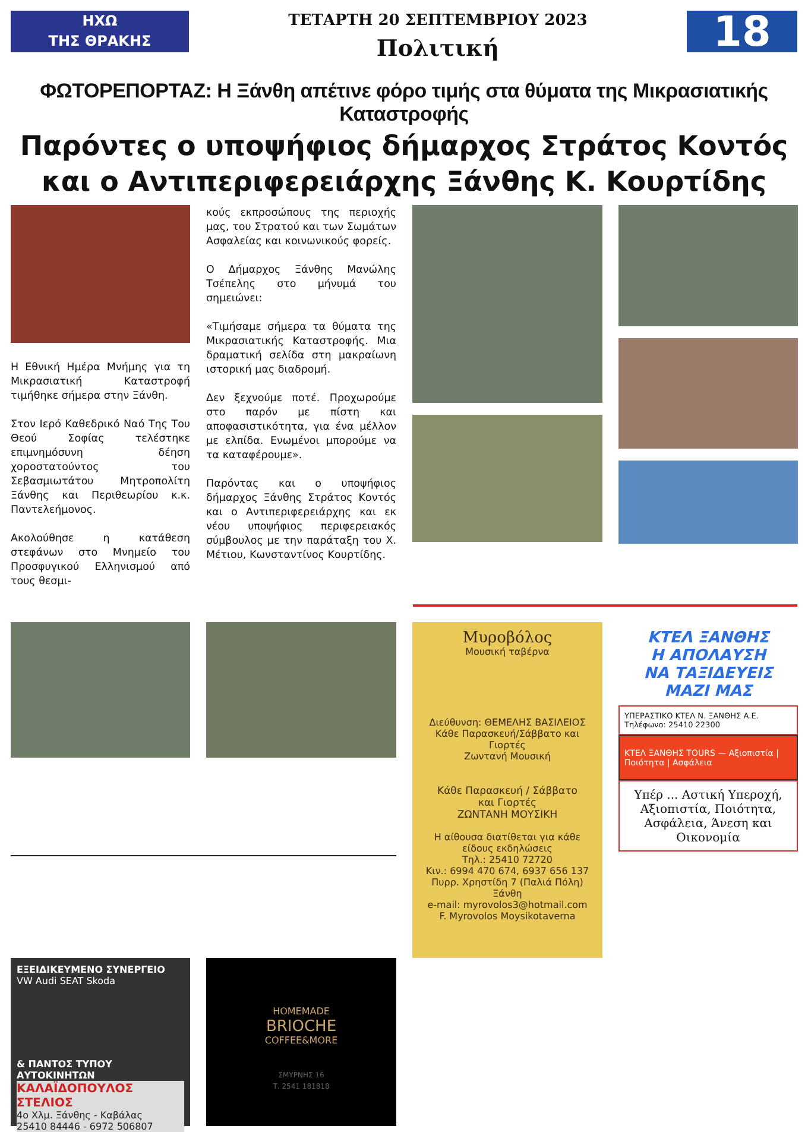ΗΧΩ
ΤΗΣ ΘΡΑΚΗΣ
ΤΕΤΑΡΤΗ 20 ΣΕΠΤΕΜΒΡΙΟΥ 2023
Πολιτική
18
ΦΩΤΟΡΕΠΟΡΤΑΖ: Η Ξάνθη απέτινε φόρο τιμής στα θύματα της Μικρασιατικής Καταστροφής
Παρόντες ο υποψήφιος δήμαρχος Στράτος Κοντός και ο Αντιπεριφερειάρχης Ξάνθης Κ. Κουρτίδης
Η Εθνική Ημέρα Μνήμης για τη Μικρασιατική Καταστροφή τιμήθηκε σήμερα στην Ξάνθη.
Στον Ιερό Καθεδρικό Ναό Της Του Θεού Σοφίας τελέστηκε επιμνημόσυνη δέηση χοροστατούντος του Σεβασμιωτάτου Μητροπολίτη Ξάνθης και Περιθεωρίου κ.κ. Παντελεήμονος.
Ακολούθησε η κατάθεση στεφάνων στο Μνημείο του Προσφυγικού Ελληνισμού από τους θεσμι-
κούς εκπροσώπους της περιοχής μας, του Στρατού και των Σωμάτων Ασφαλείας και κοινωνικούς φορείς.
Ο Δήμαρχος Ξάνθης Μανώλης Τσέπελης στο μήνυμά του σημειώνει:
«Τιμήσαμε σήμερα τα θύματα της Μικρασιατικής Καταστροφής. Μια δραματική σελίδα στη μακραίωνη ιστορική μας διαδρομή.
Δεν ξεχνούμε ποτέ. Προχωρούμε στο παρόν με πίστη και αποφασιστικότητα, για ένα μέλλον με ελπίδα. Ενωμένοι μπορούμε να τα καταφέρουμε».
Παρόντας και ο υποψήφιος δήμαρχος Ξάνθης Στράτος Κοντός και ο Αντιπεριφερειάρχης και εκ νέου υποψήφιος περιφερειακός σύμβουλος με την παράταξη του Χ. Μέτιου, Κωνσταντίνος Κουρτίδης.
Μυροβόλος
Μουσική ταβέρνα
Διεύθυνση: ΘΕΜΕΛΗΣ ΒΑΣΙΛΕΙΟΣ
Κάθε Παρασκευή/Σάββατο και Γιορτές
Ζωντανή Μουσική
Κάθε Παρασκευή / Σάββατο
και Γιορτές
ΖΩΝΤΑΝΗ ΜΟΥΣΙΚΗ
Η αίθουσα διατίθεται για κάθε είδους εκδηλώσεις
Τηλ.: 25410 72720
Κιν.: 6994 470 674, 6937 656 137
Πυρρ. Χρηστίδη 7 (Παλιά Πόλη) Ξάνθη
e-mail: myrovolos3@hotmail.com
F. Myrovolos Moysikotaverna
ΚΤΕΛ ΞΑΝΘΗΣ
Η ΑΠΟΛΑΥΣΗ
ΝΑ ΤΑΞΙΔΕΥΕΙΣ
ΜΑΖΙ ΜΑΣ
ΥΠΕΡΑΣΤΙΚΟ ΚΤΕΛ Ν. ΞΑΝΘΗΣ Α.Ε.
Τηλέφωνο: 25410 22300
ΚΤΕΛ ΞΑΝΘΗΣ TOURS — Αξιοπιστία | Ποιότητα | Ασφάλεια
Υπέρ ... Αστική Υπεροχή, Αξιοπιστία, Ποιότητα, Ασφάλεια, Άνεση και Οικονομία
ΕΞΕΙΔΙΚΕΥΜΕΝΟ ΣΥΝΕΡΓΕΙΟ
VW Audi SEAT Skoda
& ΠΑΝΤΟΣ ΤΥΠΟΥ ΑΥΤΟΚΙΝΗΤΩΝ
ΚΑΛΑΪΔΟΠΟΥΛΟΣ ΣΤΕΛΙΟΣ
4ο Χλμ. Ξάνθης - Καβάλας
25410 84446 - 6972 506807
HOMEMADE
BRIOCHE
COFFEE&MORE
ΣΜΥΡΝΗΣ 16
Τ. 2541 181818